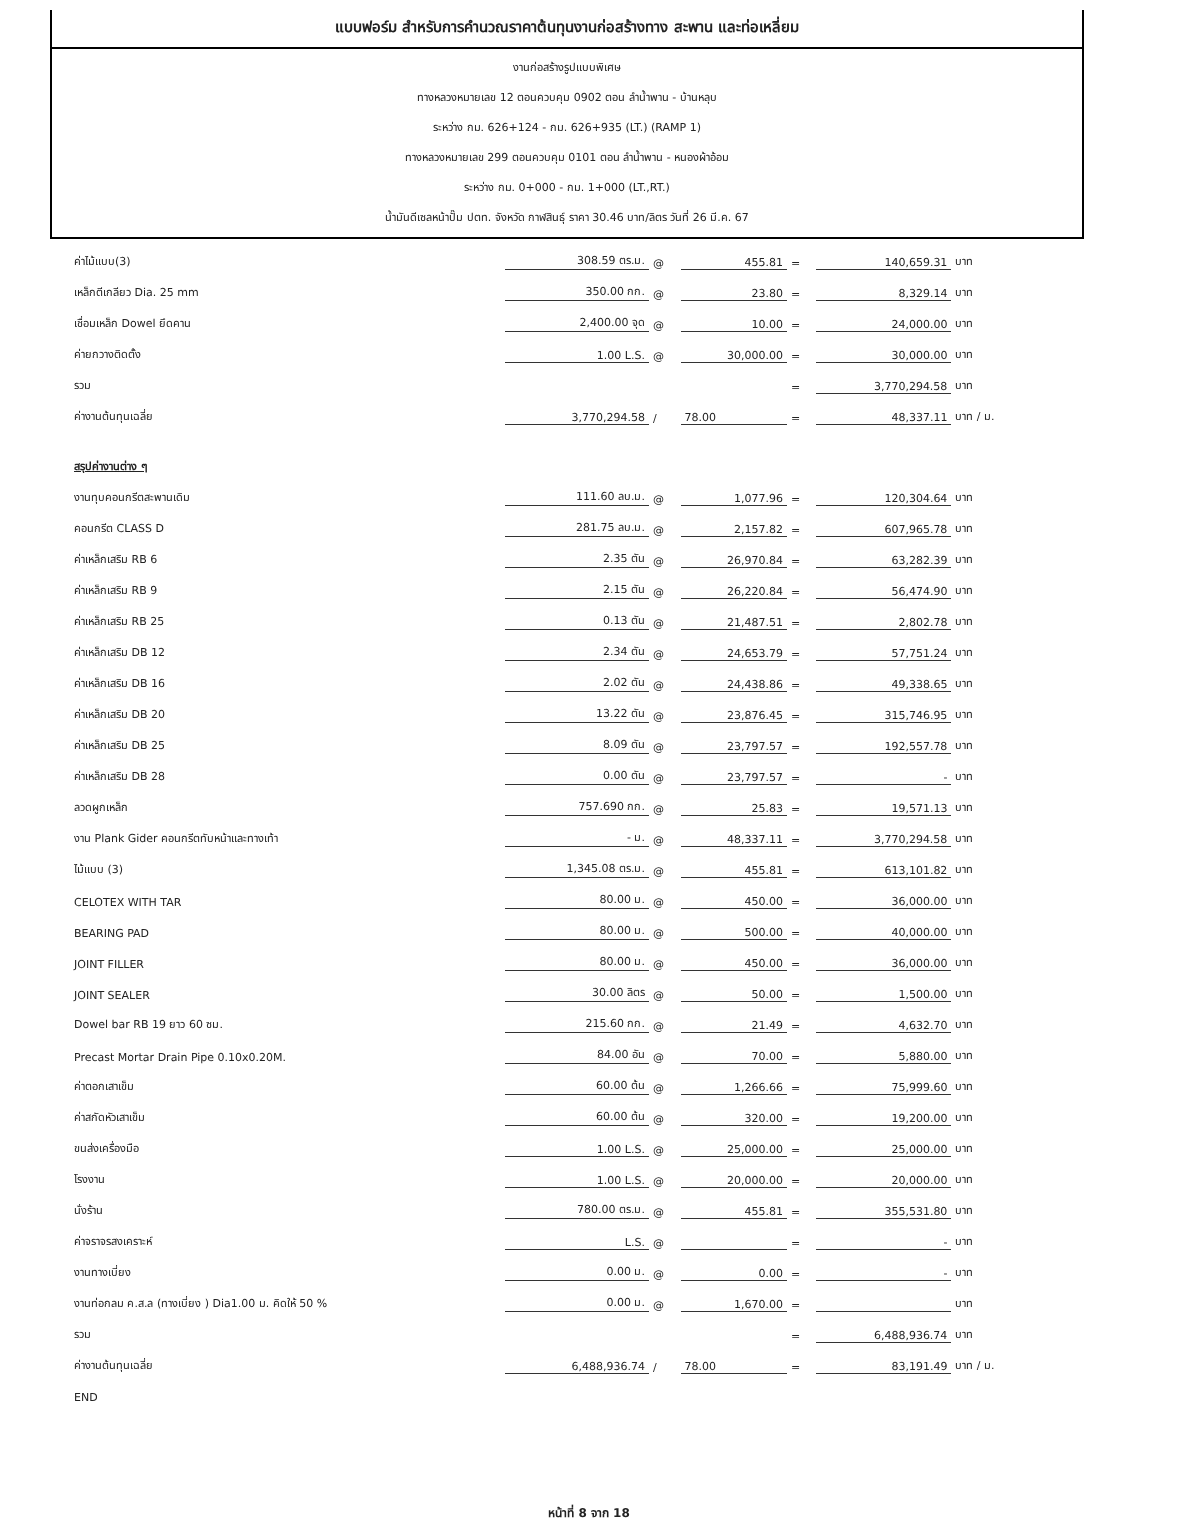แบบฟอร์ม สำหรับการคำนวณราคาต้นทุนงานก่อสร้างทาง สะพาน และท่อเหลี่ยม
งานก่อสร้างรูปแบบพิเศษ
ทางหลวงหมายเลข 12 ตอนควบคุม 0902 ตอน ลำน้ำพาน - บ้านหลุบ
ระหว่าง กม. 626+124 - กม. 626+935 (LT.) (RAMP 1)
ทางหลวงหมายเลข 299 ตอนควบคุม 0101 ตอน ลำน้ำพาน - หนองผ้าอ้อม
ระหว่าง กม. 0+000 - กม. 1+000 (LT.,RT.)
น้ำมันดีเซลหน้าปั๊ม ปตท. จังหวัด กาฬสินธุ์ ราคา 30.46 บาท/ลิตร วันที่ 26 มี.ค. 67
| ค่าไม้แบบ(3) | 308.59 ตร.ม. | @ | 455.81 | = | 140,659.31 | บาท |
| เหล็กตีเกลียว Dia. 25 mm | 350.00 กก. | @ | 23.80 | = | 8,329.14 | บาท |
| เชื่อมเหล็ก Dowel ยึดคาน | 2,400.00 จุด | @ | 10.00 | = | 24,000.00 | บาท |
| ค่ายกวางติดตั้ง | 1.00 L.S. | @ | 30,000.00 | = | 30,000.00 | บาท |
| รวม | | | | = | 3,770,294.58 | บาท |
| ค่างานต้นทุนเฉลี่ย | 3,770,294.58 | / | 78.00 | = | 48,337.11 | บาท / ม. |
| สรุปค่างานต่าง ๆ | | | | | | |
| งานทุบคอนกรีตสะพานเดิม | 111.60 ลบ.ม. | @ | 1,077.96 | = | 120,304.64 | บาท |
| คอนกรีต CLASS D | 281.75 ลบ.ม. | @ | 2,157.82 | = | 607,965.78 | บาท |
| ค่าเหล็กเสริม RB 6 | 2.35 ตัน | @ | 26,970.84 | = | 63,282.39 | บาท |
| ค่าเหล็กเสริม RB 9 | 2.15 ตัน | @ | 26,220.84 | = | 56,474.90 | บาท |
| ค่าเหล็กเสริม RB 25 | 0.13 ตัน | @ | 21,487.51 | = | 2,802.78 | บาท |
| ค่าเหล็กเสริม DB 12 | 2.34 ตัน | @ | 24,653.79 | = | 57,751.24 | บาท |
| ค่าเหล็กเสริม DB 16 | 2.02 ตัน | @ | 24,438.86 | = | 49,338.65 | บาท |
| ค่าเหล็กเสริม DB 20 | 13.22 ตัน | @ | 23,876.45 | = | 315,746.95 | บาท |
| ค่าเหล็กเสริม DB 25 | 8.09 ตัน | @ | 23,797.57 | = | 192,557.78 | บาท |
| ค่าเหล็กเสริม DB 28 | 0.00 ตัน | @ | 23,797.57 | = | - | บาท |
| ลวดผูกเหล็ก | 757.690 กก. | @ | 25.83 | = | 19,571.13 | บาท |
| งาน Plank Gider คอนกรีตทับหน้าและทางเท้า | - ม. | @ | 48,337.11 | = | 3,770,294.58 | บาท |
| ไม้แบบ (3) | 1,345.08 ตร.ม. | @ | 455.81 | = | 613,101.82 | บาท |
| CELOTEX WITH TAR | 80.00 ม. | @ | 450.00 | = | 36,000.00 | บาท |
| BEARING PAD | 80.00 ม. | @ | 500.00 | = | 40,000.00 | บาท |
| JOINT FILLER | 80.00 ม. | @ | 450.00 | = | 36,000.00 | บาท |
| JOINT SEALER | 30.00 ลิตร | @ | 50.00 | = | 1,500.00 | บาท |
| Dowel bar RB 19 ยาว 60 ซม. | 215.60 กก. | @ | 21.49 | = | 4,632.70 | บาท |
| Precast Mortar Drain Pipe 0.10x0.20M. | 84.00 อัน | @ | 70.00 | = | 5,880.00 | บาท |
| ค่าตอกเสาเข็ม | 60.00 ต้น | @ | 1,266.66 | = | 75,999.60 | บาท |
| ค่าสกัดหัวเสาเข็ม | 60.00 ต้น | @ | 320.00 | = | 19,200.00 | บาท |
| ขนส่งเครื่องมือ | 1.00 L.S. | @ | 25,000.00 | = | 25,000.00 | บาท |
| โรงงาน | 1.00 L.S. | @ | 20,000.00 | = | 20,000.00 | บาท |
| นั่งร้าน | 780.00 ตร.ม. | @ | 455.81 | = | 355,531.80 | บาท |
| ค่าจราจรสงเคราะห์ | L.S. | @ | | = | - | บาท |
| งานทางเบี่ยง | 0.00 ม. | @ | 0.00 | = | - | บาท |
| งานท่อกลม ค.ส.ล (ทางเบี่ยง ) Dia1.00 ม. คิดให้ 50 % | 0.00 ม. | @ | 1,670.00 | = | | บาท |
| รวม | | | | = | 6,488,936.74 | บาท |
| ค่างานต้นทุนเฉลี่ย | 6,488,936.74 | / | 78.00 | = | 83,191.49 | บาท / ม. |
| END | | | | | | |
หน้าที่ 8 จาก 18